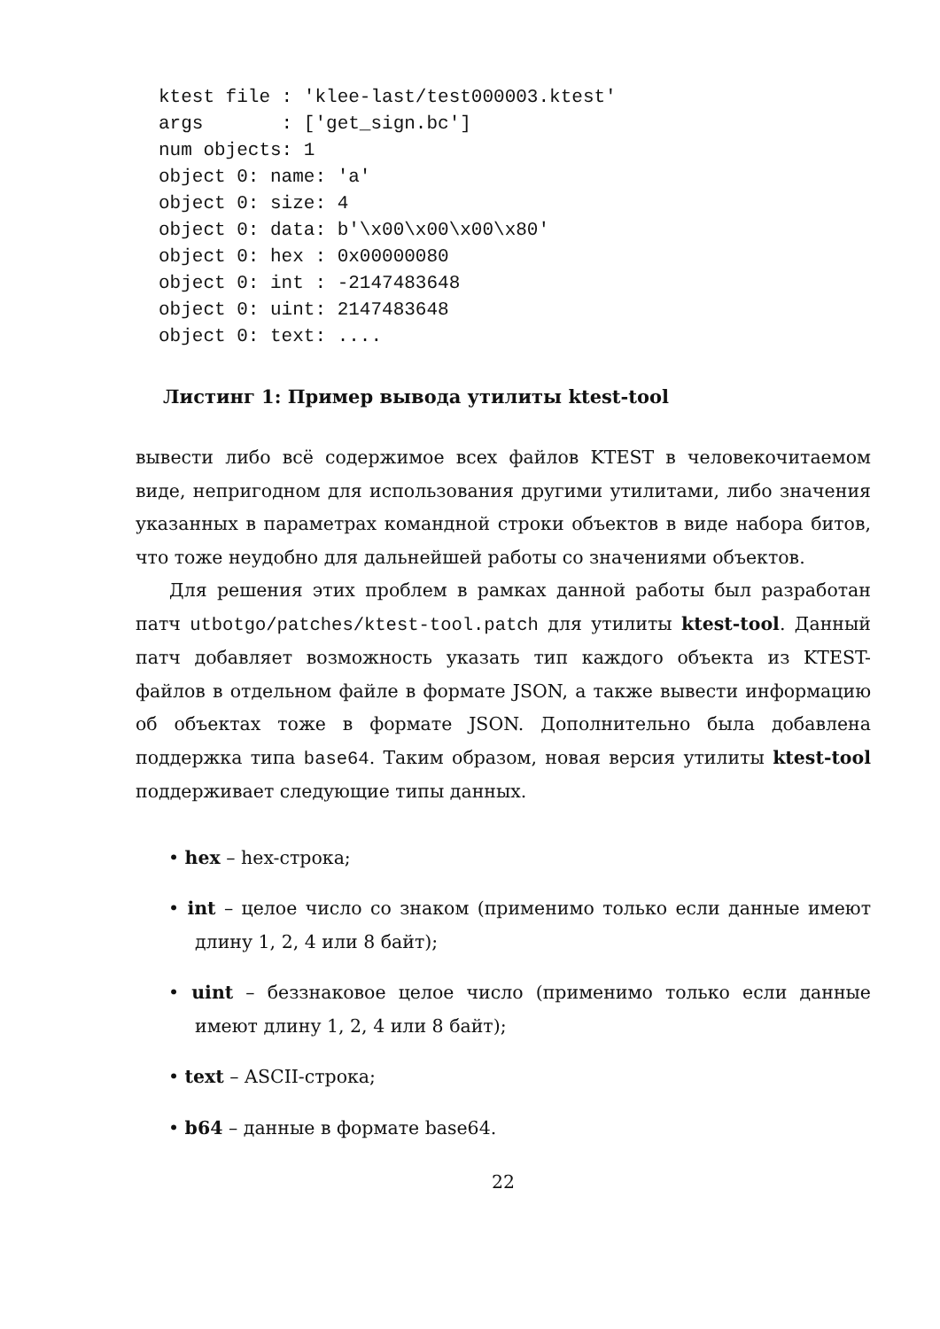ktest file : 'klee-last/test000003.ktest'
args       : ['get_sign.bc']
num objects: 1
object 0: name: 'a'
object 0: size: 4
object 0: data: b'\x00\x00\x00\x80'
object 0: hex : 0x00000080
object 0: int : -2147483648
object 0: uint: 2147483648
object 0: text: ....
Листинг 1: Пример вывода утилиты ktest-tool
вывести либо всё содержимое всех файлов KTEST в человекочитаемом виде, непригодном для использования другими утилитами, либо значения указанных в параметрах командной строки объектов в виде набора битов, что тоже неудобно для дальнейшей работы со значениями объектов.
Для решения этих проблем в рамках данной работы был разработан патч utbotgo/patches/ktest-tool.patch для утилиты ktest-tool. Данный патч добавляет возможность указать тип каждого объекта из KTEST-файлов в отдельном файле в формате JSON, а также вывести информацию об объектах тоже в формате JSON. Дополнительно была добавлена поддержка типа base64. Таким образом, новая версия утилиты ktest-tool поддерживает следующие типы данных.
• hex – hex-строка;
• int – целое число со знаком (применимо только если данные имеют длину 1, 2, 4 или 8 байт);
• uint – беззнаковое целое число (применимо только если данные имеют длину 1, 2, 4 или 8 байт);
• text – ASCII-строка;
• b64 – данные в формате base64.
22